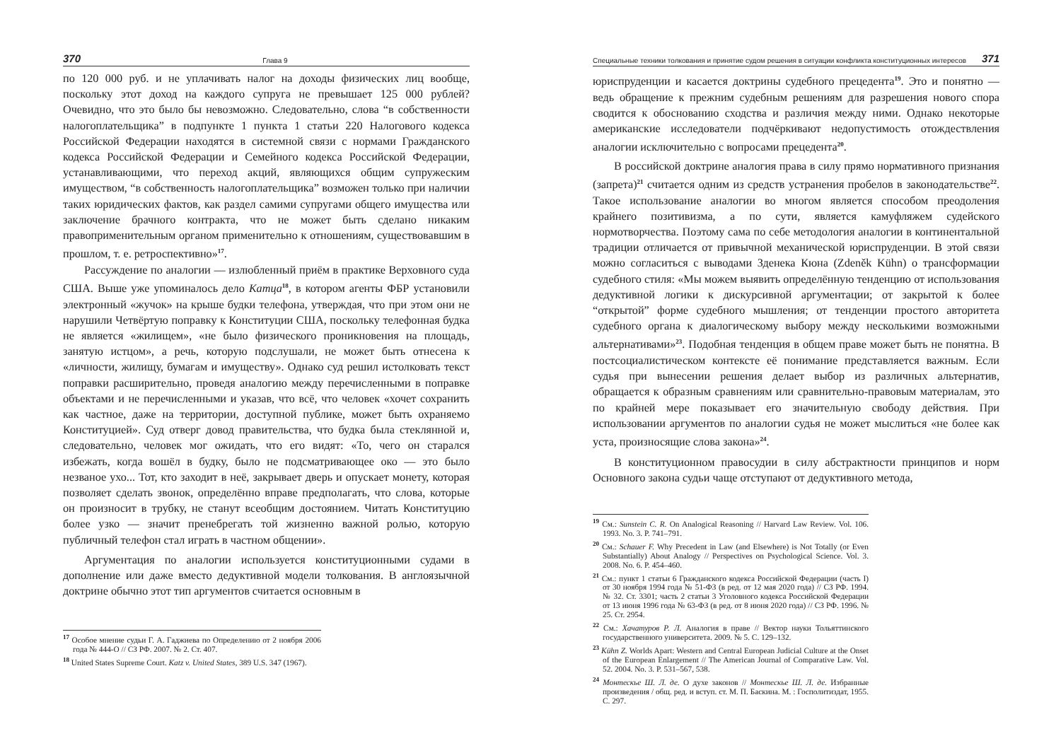370 Глава 9
по 120 000 руб. и не уплачивать налог на доходы физических лиц вообще, поскольку этот доход на каждого супруга не превышает 125 000 рублей? Очевидно, что это было бы невозможно. Следовательно, слова “в собственности налогоплательщика” в подпункте 1 пункта 1 статьи 220 Налогового кодекса Российской Федерации находятся в системной связи с нормами Гражданского кодекса Российской Федерации и Семейного кодекса Российской Федерации, устанавливающими, что переход акций, являющихся общим супружеским имуществом, “в собственность налогоплательщика” возможен только при наличии таких юридических фактов, как раздел самими супругами общего имущества или заключение брачного контракта, что не может быть сделано никаким правоприменительным органом применительно к отношениям, существовавшим в прошлом, т. е. ретроспективно»<sup>17</sup>.
Рассуждение по аналогии — излюбленный приём в практике Верховного суда США. Выше уже упоминалось дело Катца<sup>18</sup>, в котором агенты ФБР установили электронный «жучок» на крыше будки телефона, утверждая, что при этом они не нарушили Четвёртую поправку к Конституции США, поскольку телефонная будка не является «жилищем», «не было физического проникновения на площадь, занятую истцом», а речь, которую подслушали, не может быть отнесена к «личности, жилищу, бумагам и имуществу». Однако суд решил истолковать текст поправки расширительно, проведя аналогию между перечисленными в поправке объектами и не перечисленными и указав, что всё, что человек «хочет сохранить как частное, даже на территории, доступной публике, может быть охраняемо Конституцией». Суд отверг довод правительства, что будка была стеклянной и, следовательно, человек мог ожидать, что его видят: «То, чего он старался избежать, когда вошёл в будку, было не подсматривающее око — это было незваное ухо... Тот, кто заходит в неё, закрывает дверь и опускает монету, которая позволяет сделать звонок, определённо вправе предполагать, что слова, которые он произносит в трубку, не станут всеобщим достоянием. Читать Конституцию более узко — значит пренебрегать той жизненно важной ролью, которую публичный телефон стал играть в частном общении».
Аргументация по аналогии используется конституционными судами в дополнение или даже вместо дедуктивной модели толкования. В англоязычной доктрине обычно этот тип аргументов считается основным в
<sup>17</sup> Особое мнение судьи Г. А. Гаджиева по Определению от 2 ноября 2006 года № 444-О // СЗ РФ. 2007. № 2. Ст. 407.
<sup>18</sup> United States Supreme Court. Katz v. United States, 389 U.S. 347 (1967).
Специальные техники толкования и принятие судом решения в ситуации конфликта конституционных интересов 371
юриспруденции и касается доктрины судебного прецедента<sup>19</sup>. Это и понятно — ведь обращение к прежним судебным решениям для разрешения нового спора сводится к обоснованию сходства и различия между ними. Однако некоторые американские исследователи подчёркивают недопустимость отождествления аналогии исключительно с вопросами прецедента<sup>20</sup>.
В российской доктрине аналогия права в силу прямо нормативного признания (запрета)<sup>21</sup> считается одним из средств устранения пробелов в законодательстве<sup>22</sup>. Такое использование аналогии во многом является способом преодоления крайнего позитивизма, а по сути, является камуфляжем судейского нормотворчества. Поэтому сама по себе методология аналогии в континентальной традиции отличается от привычной механической юриспруденции. В этой связи можно согласиться с выводами Зденека Кюна (Zdeněk Kühn) о трансформации судебного стиля: «Мы можем выявить определённую тенденцию от использования дедуктивной логики к дискурсивной аргументации; от закрытой к более “открытой” форме судебного мышления; от тенденции простого авторитета судебного органа к диалогическому выбору между несколькими возможными альтернативами»<sup>23</sup>. Подобная тенденция в общем праве может быть не понятна. В постсоциалистическом контексте её понимание представляется важным. Если судья при вынесении решения делает выбор из различных альтернатив, обращается к образным сравнениям или сравнительно-правовым материалам, это по крайней мере показывает его значительную свободу действия. При использовании аргументов по аналогии судья не может мыслиться «не более как уста, произносящие слова закона»<sup>24</sup>.
В конституционном правосудии в силу абстрактности принципов и норм Основного закона судьи чаще отступают от дедуктивного метода,
<sup>19</sup> См.: Sunstein C. R. On Analogical Reasoning // Harvard Law Review. Vol. 106. 1993. No. 3. P. 741–791.
<sup>20</sup> См.: Schauer F. Why Precedent in Law (and Elsewhere) is Not Totally (or Even Substantially) About Analogy // Perspectives on Psychological Science. Vol. 3. 2008. No. 6. P. 454–460.
<sup>21</sup> См.: пункт 1 статьи 6 Гражданского кодекса Российской Федерации (часть I) от 30 ноября 1994 года № 51-ФЗ (в ред. от 12 мая 2020 года) // СЗ РФ. 1994. № 32. Ст. 3301; часть 2 статьи 3 Уголовного кодекса Российской Федерации от 13 июня 1996 года № 63-ФЗ (в ред. от 8 июня 2020 года) // СЗ РФ. 1996. № 25. Ст. 2954.
<sup>22</sup> См.: Хачатуров Р. Л. Аналогия в праве // Вектор науки Тольяттинского государственного университета. 2009. № 5. С. 129–132.
<sup>23</sup> Kühn Z. Worlds Apart: Western and Central European Judicial Culture at the Onset of the European Enlargement // The American Journal of Comparative Law. Vol. 52. 2004. No. 3. P. 531–567, 538.
<sup>24</sup> Монтескье Ш. Л. де. О духе законов // Монтескье Ш. Л. де. Избранные произведения / общ. ред. и вступ. ст. М. П. Баскина. М. : Госполитиздат, 1955. С. 297.